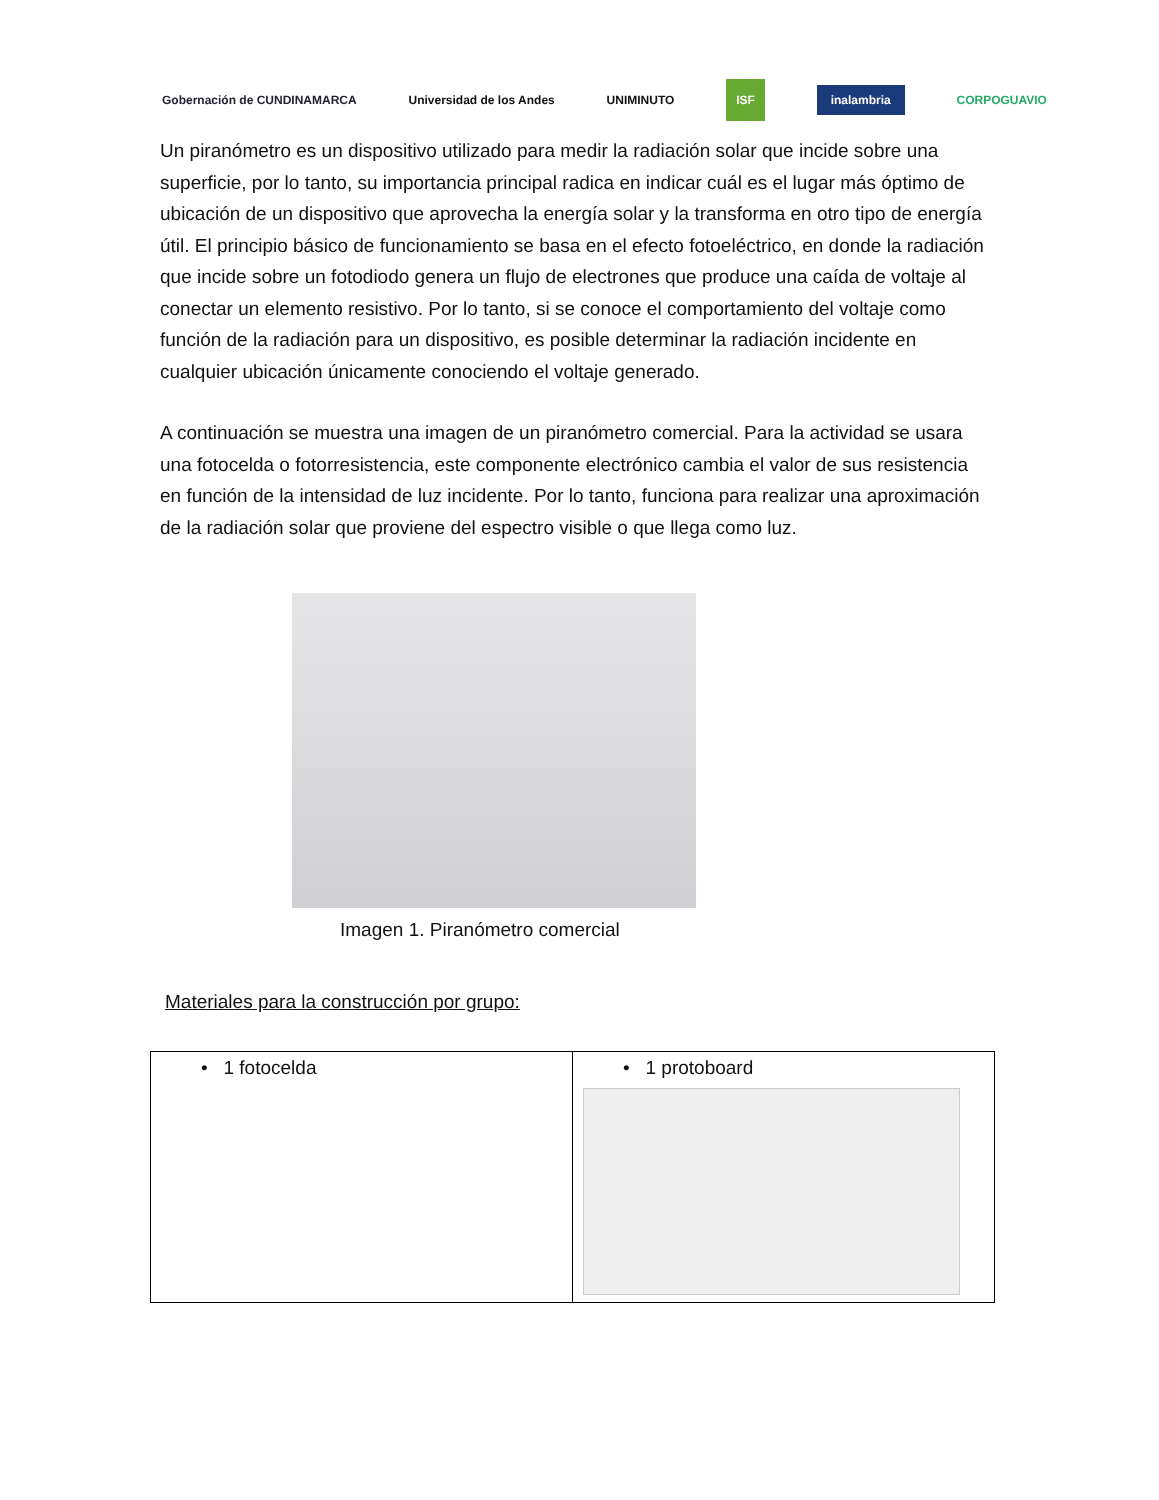Gobernación de CUNDINAMARCA Universidad de los Andes UNIMINUTO ISF inalambria CORPOGUAVIO
Un piranómetro es un dispositivo utilizado para medir la radiación solar que incide sobre una superficie, por lo tanto, su importancia principal radica en indicar cuál es el lugar más óptimo de ubicación de un dispositivo que aprovecha la energía solar y la transforma en otro tipo de energía útil. El principio básico de funcionamiento se basa en el efecto fotoeléctrico, en donde la radiación que incide sobre un fotodiodo genera un flujo de electrones que produce una caída de voltaje al conectar un elemento resistivo. Por lo tanto, si se conoce el comportamiento del voltaje como función de la radiación para un dispositivo, es posible determinar la radiación incidente en cualquier ubicación únicamente conociendo el voltaje generado.
A continuación se muestra una imagen de un piranómetro comercial. Para la actividad se usara una fotocelda o fotorresistencia, este componente electrónico cambia el valor de sus resistencia en función de la intensidad de luz incidente. Por lo tanto, funciona para realizar una aproximación de la radiación solar que proviene del espectro visible o que llega como luz.
Imagen 1. Piranómetro comercial
Materiales para la construcción por grupo:
| • 1 fotocelda | • 1 protoboard |